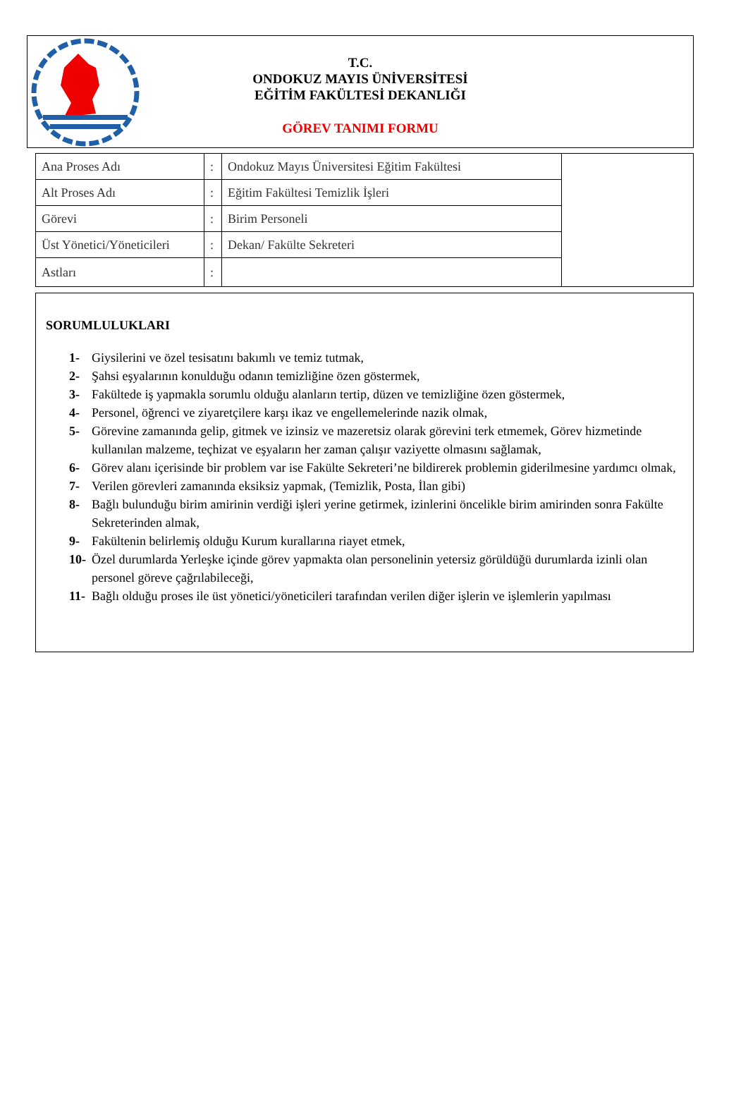T.C.
ONDOKUZ MAYIS ÜNİVERSİTESİ
EĞİTİM FAKÜLTESİ DEKANLIĞI
GÖREV TANIMI FORMU
| Ana Proses Adı | : | Ondokuz Mayıs Üniversitesi Eğitim Fakültesi | |
| Alt Proses Adı | : | Eğitim Fakültesi Temizlik İşleri | |
| Görevi | : | Birim Personeli | |
| Üst Yönetici/Yöneticileri | : | Dekan/ Fakülte Sekreteri | |
| Astları | : | | |
SORUMLULUKLARI
1- Giysilerini ve özel tesisatını bakımlı ve temiz tutmak,
2- Şahsi eşyalarının konulduğu odanın temizliğine özen göstermek,
3- Fakültede iş yapmakla sorumlu olduğu alanların tertip, düzen ve temizliğine özen göstermek,
4- Personel, öğrenci ve ziyaretçilere karşı ikaz ve engellemelerinde nazik olmak,
5- Görevine zamanında gelip, gitmek ve izinsiz ve mazeretsiz olarak görevini terk etmemek, Görev hizmetinde kullanılan malzeme, teçhizat ve eşyaların her zaman çalışır vaziyette olmasını sağlamak,
6- Görev alanı içerisinde bir problem var ise Fakülte Sekreteri’ne bildirerek problemin giderilmesine yardımcı olmak,
7- Verilen görevleri zamanında eksiksiz yapmak, (Temizlik, Posta, İlan gibi)
8- Bağlı bulunduğu birim amirinin verdiği işleri yerine getirmek, izinlerini öncelikle birim amirinden sonra Fakülte Sekreterinden almak,
9- Fakültenin belirlemiş olduğu Kurum kurallarına riayet etmek,
10- Özel durumlarda Yerleşke içinde görev yapmakta olan personelinin yetersiz görüldüğü durumlarda izinli olan personel göreve çağrılabileceği,
11- Bağlı olduğu proses ile üst yönetici/yöneticileri tarafından verilen diğer işlerin ve işlemlerin yapılması